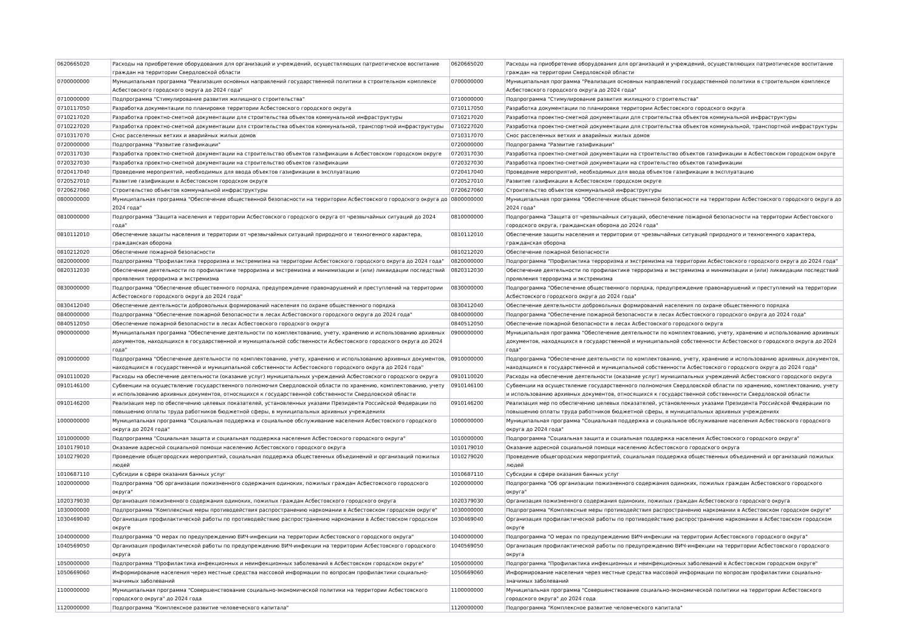| 0620665020 | Расходы на приобретение оборудования для организаций и учреждений, осуществляющих патриотическое воспитание граждан на территории Свердловской области | 0620665020 | Расходы на приобретение оборудования для организаций и учреждений, осуществляющих патриотическое воспитание граждан на территории Свердловской области |
| 0700000000 | Муниципальная программа "Реализация основных направлений государственной политики в строительном комплексе Асбестовского городского округа до 2024 года" | 0700000000 | Муниципальная программа "Реализация основных направлений государственной политики в строительном комплексе Асбестовского городского округа до 2024 года" |
| 0710000000 | Подпрограмма "Стимулирование развития жилищного строительства" | 0710000000 | Подпрограмма "Стимулирование развития жилищного строительства" |
| 0710117050 | Разработка документации по планировке территории Асбестовского городского округа | 0710117050 | Разработка документации по планировке территории Асбестовского городского округа |
| 0710217020 | Разработка проектно-сметной документации для строительства объектов коммунальной инфраструктуры | 0710217020 | Разработка проектно-сметной документации для строительства объектов коммунальной инфраструктуры |
| 0710227020 | Разработка проектно-сметной документации для строительства объектов коммунальной, транспортной инфраструктуры | 0710227020 | Разработка проектно-сметной документации для строительства объектов коммунальной, транспортной инфраструктуры |
| 0710317070 | Снос расселенных ветхих и аварийных жилых домов | 0710317070 | Снос расселенных ветхих и аварийных жилых домов |
| 0720000000 | Подпрограмма "Развитие газификации" | 0720000000 | Подпрограмма "Развитие газификации" |
| 0720317030 | Разработка проектно-сметной документации на строительство объектов газификации в Асбестовском городском округе | 0720317030 | Разработка проектно-сметной документации на строительство объектов газификации в Асбестовском городском округе |
| 0720327030 | Разработка проектно-сметной документации на строительство объектов газификации | 0720327030 | Разработка проектно-сметной документации на строительство объектов газификации |
| 0720417040 | Проведение мероприятий, необходимых для ввода объектов газификации в эксплуатацию | 0720417040 | Проведение мероприятий, необходимых для ввода объектов газификации в эксплуатацию |
| 0720527010 | Развитие газификации в Асбестовском городском округе | 0720527010 | Развитие газификации в Асбестовском городском округе |
| 0720627060 | Строительство объектов коммунальной инфраструктуры | 0720627060 | Строительство объектов коммунальной инфраструктуры |
| 0800000000 | Муниципальная программа "Обеспечение общественной безопасности на территории Асбестовского городского округа до 2024 года" | 0800000000 | Муниципальная программа "Обеспечение общественной безопасности на территории Асбестовского городского округа до 2024 года" |
| 0810000000 | Подпрограмма "Защита населения и территории Асбестовского городского округа от чрезвычайных ситуаций до 2024 года" | 0810000000 | Подпрограмма "Защита от чрезвычайных ситуаций, обеспечение пожарной безопасности на территории Асбестовского городского округа, гражданская оборона до 2024 года" |
| 0810112010 | Обеспечение защиты населения и территории от чрезвычайных ситуаций природного и техногенного характера, гражданская оборона | 0810112010 | Обеспечение защиты населения и территории от чрезвычайных ситуаций природного и техногенного характера, гражданская оборона |
| 0810212020 | Обеспечение пожарной безопасности | 0810212020 | Обеспечение пожарной безопасности |
| 0820000000 | Подпрограмма "Профилактика терроризма и экстремизма на территории Асбестовского городского округа до 2024 года" | 0820000000 | Подпрограмма "Профилактика терроризма и экстремизма на территории Асбестовского городского округа до 2024 года" |
| 0820312030 | Обеспечение деятельности по профилактике терроризма и экстремизма и минимизации и (или) ликвидации последствий проявления терроризма и экстремизма | 0820312030 | Обеспечение деятельности по профилактике терроризма и экстремизма и минимизации и (или) ликвидации последствий проявления терроризма и экстремизма |
| 0830000000 | Подпрограмма "Обеспечение общественного порядка, предупреждение правонарушений и преступлений на территории Асбестовского городского округа до 2024 года" | 0830000000 | Подпрограмма "Обеспечение общественного порядка, предупреждение правонарушений и преступлений на территории Асбестовского городского округа до 2024 года" |
| 0830412040 | Обеспечение деятельности добровольных формирований населения по охране общественного порядка | 0830412040 | Обеспечение деятельности добровольных формирований населения по охране общественного порядка |
| 0840000000 | Подпрограмма "Обеспечение пожарной безопасности в лесах Асбестовского городского округа до 2024 года" | 0840000000 | Подпрограмма "Обеспечение пожарной безопасности в лесах Асбестовского городского округа до 2024 года" |
| 0840512050 | Обеспечение пожарной безопасности в лесах Асбестовского городского округа | 0840512050 | Обеспечение пожарной безопасности в лесах Асбестовского городского округа |
| 0900000000 | Муниципальная программа "Обеспечение деятельности по комплектованию, учету, хранению и использованию архивных документов, находящихся в государственной и муниципальной собственности Асбестовского городского округа до 2024 года" | 0900000000 | Муниципальная программа "Обеспечение деятельности по комплектованию, учету, хранению и использованию архивных документов, находящихся в государственной и муниципальной собственности Асбестовского городского округа до 2024 года" |
| 0910000000 | Подпрограмма "Обеспечение деятельности по комплектованию, учету, хранению и использованию архивных документов, находящихся в государственной и муниципальной собственности Асбестовского городского округа до 2024 года" | 0910000000 | Подпрограмма "Обеспечение деятельности по комплектованию, учету, хранению и использованию архивных документов, находящихся в государственной и муниципальной собственности Асбестовского городского округа до 2024 года" |
| 0910110020 | Расходы на обеспечение деятельности (оказание услуг) муниципальных учреждений Асбестовского городского округа | 0910110020 | Расходы на обеспечение деятельности (оказание услуг) муниципальных учреждений Асбестовского городского округа |
| 0910146100 | Субвенции на осуществление государственного полномочия Свердловской области по хранению, комплектованию, учету и использованию архивных документов, относящихся к государственной собственности Свердловской области | 0910146100 | Субвенции на осуществление государственного полномочия Свердловской области по хранению, комплектованию, учету и использованию архивных документов, относящихся к государственной собственности Свердловской области |
| 0910146200 | Реализация мер по обеспечению целевых показателей, установленных указами Президента Российской Федерации по повышению оплаты труда работников бюджетной сферы, в муниципальных архивных учреждениях | 0910146200 | Реализация мер по обеспечению целевых показателей, установленных указами Президента Российской Федерации по повышению оплаты труда работников бюджетной сферы, в муниципальных архивных учреждениях |
| 1000000000 | Муниципальная программа "Социальная поддержка и социальное обслуживание населения Асбестовского городского округа до 2024 года" | 1000000000 | Муниципальная программа "Социальная поддержка и социальное обслуживание населения Асбестовского городского округа до 2024 года" |
| 1010000000 | Подпрограмма "Социальная защита и социальная поддержка населения Асбестовского городского округа" | 1010000000 | Подпрограмма "Социальная защита и социальная поддержка населения Асбестовского городского округа" |
| 1010179010 | Оказание адресной социальной помощи населению Асбестовского городского округа | 1010179010 | Оказание адресной социальной помощи населению Асбестовского городского округа |
| 1010279020 | Проведение общегородских мероприятий, социальная поддержка общественных объединений и организаций пожилых людей | 1010279020 | Проведение общегородских мероприятий, социальная поддержка общественных объединений и организаций пожилых людей |
| 1010687110 | Субсидии в сфере оказания банных услуг | 1010687110 | Субсидии в сфере оказания банных услуг |
| 1020000000 | Подпрограмма "Об организации пожизненного содержания одиноких, пожилых граждан Асбестовского городского округа" | 1020000000 | Подпрограмма "Об организации пожизненного содержания одиноких, пожилых граждан Асбестовского городского округа" |
| 1020379030 | Организация пожизненного содержания одиноких, пожилых граждан Асбестовского городского округа | 1020379030 | Организация пожизненного содержания одиноких, пожилых граждан Асбестовского городского округа |
| 1030000000 | Подпрограмма "Комплексные меры противодействия распространению наркомании в Асбестовском городском округе" | 1030000000 | Подпрограмма "Комплексные меры противодействия распространению наркомании в Асбестовском городском округе" |
| 1030469040 | Организация профилактической работы по противодействию распространению наркомании в Асбестовском городском округе | 1030469040 | Организация профилактической работы по противодействию распространению наркомании в Асбестовском городском округе |
| 1040000000 | Подпрограмма "О мерах по предупреждению ВИЧ-инфекции на территории Асбестовского городского округа" | 1040000000 | Подпрограмма "О мерах по предупреждению ВИЧ-инфекции на территории Асбестовского городского округа" |
| 1040569050 | Организация профилактической работы по предупреждению ВИЧ-инфекции на территории Асбестовского городского округа | 1040569050 | Организация профилактической работы по предупреждению ВИЧ-инфекции на территории Асбестовского городского округа |
| 1050000000 | Подпрограмма "Профилактика инфекционных и неинфекционных заболеваний в Асбестовском городском округе" | 1050000000 | Подпрограмма "Профилактика инфекционных и неинфекционных заболеваний в Асбестовском городском округе" |
| 1050669060 | Информирование населения через местные средства массовой информации по вопросам профилактики социально-значимых заболеваний | 1050669060 | Информирование населения через местные средства массовой информации по вопросам профилактики социально-значимых заболеваний |
| 1100000000 | Муниципальная программа "Совершенствование социально-экономической политики на территории Асбестовского городского округа" до 2024 года | 1100000000 | Муниципальная программа "Совершенствование социально-экономической политики на территории Асбестовского городского округа" до 2024 года |
| 1120000000 | Подпрограмма "Комплексное развитие человеческого капитала" | 1120000000 | Подпрограмма "Комплексное развитие человеческого капитала" |